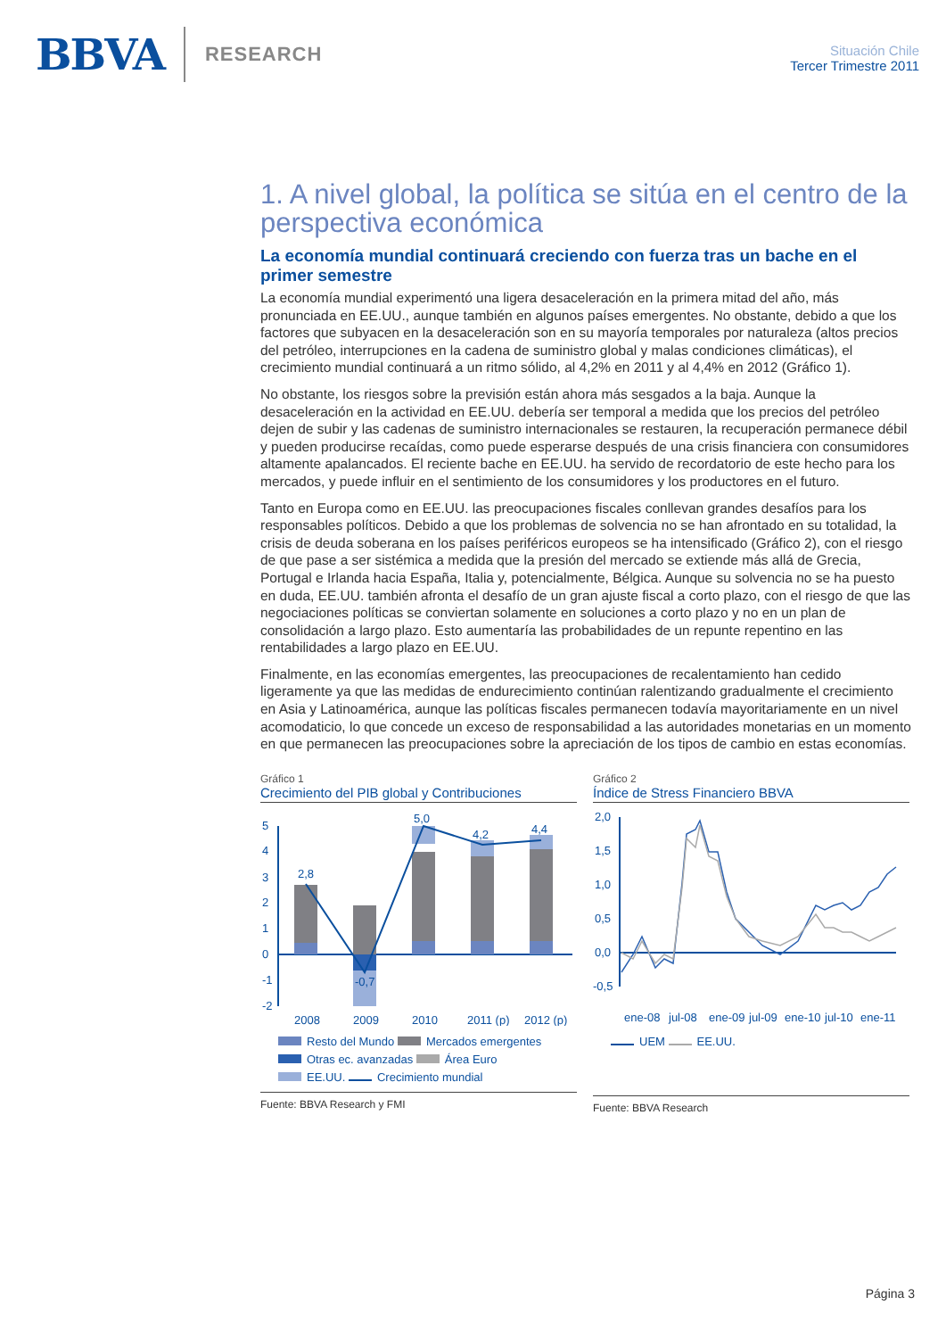BBVA RESEARCH
Situación Chile
Tercer Trimestre 2011
1. A nivel global, la política se sitúa en el centro de la perspectiva económica
La economía mundial continuará creciendo con fuerza tras un bache en el primer semestre
La economía mundial experimentó una ligera desaceleración en la primera mitad del año, más pronunciada en EE.UU., aunque también en algunos países emergentes. No obstante, debido a que los factores que subyacen en la desaceleración son en su mayoría temporales por naturaleza (altos precios del petróleo, interrupciones en la cadena de suministro global y malas condiciones climáticas), el crecimiento mundial continuará a un ritmo sólido, al 4,2% en 2011 y al 4,4% en 2012 (Gráfico 1).
No obstante, los riesgos sobre la previsión están ahora más sesgados a la baja. Aunque la desaceleración en la actividad en EE.UU. debería ser temporal a medida que los precios del petróleo dejen de subir y las cadenas de suministro internacionales se restauren, la recuperación permanece débil y pueden producirse recaídas, como puede esperarse después de una crisis financiera con consumidores altamente apalancados. El reciente bache en EE.UU. ha servido de recordatorio de este hecho para los mercados, y puede influir en el sentimiento de los consumidores y los productores en el futuro.
Tanto en Europa como en EE.UU. las preocupaciones fiscales conllevan grandes desafíos para los responsables políticos. Debido a que los problemas de solvencia no se han afrontado en su totalidad, la crisis de deuda soberana en los países periféricos europeos se ha intensificado (Gráfico 2), con el riesgo de que pase a ser sistémica a medida que la presión del mercado se extiende más allá de Grecia, Portugal e Irlanda hacia España, Italia y, potencialmente, Bélgica. Aunque su solvencia no se ha puesto en duda, EE.UU. también afronta el desafío de un gran ajuste fiscal a corto plazo, con el riesgo de que las negociaciones políticas se conviertan solamente en soluciones a corto plazo y no en un plan de consolidación a largo plazo. Esto aumentaría las probabilidades de un repunte repentino en las rentabilidades a largo plazo en EE.UU.
Finalmente, en las economías emergentes, las preocupaciones de recalentamiento han cedido ligeramente ya que las medidas de endurecimiento continúan ralentizando gradualmente el crecimiento en Asia y Latinoamérica, aunque las políticas fiscales permanecen todavía mayoritariamente en un nivel acomodaticio, lo que concede un exceso de responsabilidad a las autoridades monetarias en un momento en que permanecen las preocupaciones sobre la apreciación de los tipos de cambio en estas economías.
Gráfico 1
Crecimiento del PIB global y Contribuciones
5
4
3
2
1
0
-1
-2
2,8
-0,7
5,0
4,2
4,4
2008
2009
2010
2011 (p)
2012 (p)
Resto del Mundo Mercados emergentes
Otras ec. avanzadas Área Euro
EE.UU. Crecimiento mundial
Fuente: BBVA Research y FMI
Gráfico 2
Índice de Stress Financiero BBVA
2,0
1,5
1,0
0,5
0,0
-0,5
ene-08
jul-08
ene-09
jul-09
ene-10
jul-10
ene-11
UEM EE.UU.
Fuente: BBVA Research
Página 3